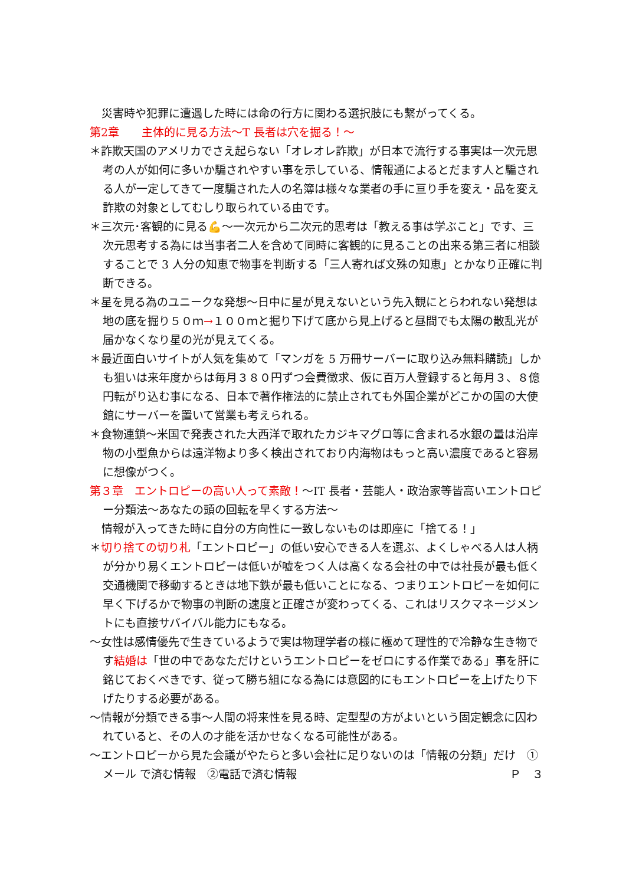災害時や犯罪に遭遇した時には命の行方に関わる選択肢にも繋がってくる。
第2章　　主体的に見る方法～T 長者は穴を掘る！～
＊詐欺天国のアメリカでさえ起らない「オレオレ詐欺」が日本で流行する事実は一次元思考の人が如何に多いか騙されやすい事を示している、情報通によるとだます人と騙される人が一定してきて一度騙された人の名簿は様々な業者の手に亘り手を変え・品を変え詐欺の対象としてむしり取られている由です。
＊三次元･客観的に見る💪～一次元から二次元的思考は「教える事は学ぶこと」です、三次元思考する為には当事者二人を含めて同時に客観的に見ることの出来る第三者に相談することで 3 人分の知恵で物事を判断する「三人寄れば文殊の知恵」とかなり正確に判断できる。
＊星を見る為のユニークな発想～日中に星が見えないという先入観にとらわれない発想は地の底を掘り５０ｍ→１００ｍと掘り下げて底から見上げると昼間でも太陽の散乱光が届かなくなり星の光が見えてくる。
＊最近面白いサイトが人気を集めて「マンガを 5 万冊サーバーに取り込み無料購読」しかも狙いは来年度からは毎月３８０円ずつ会費徴求、仮に百万人登録すると毎月３、８億円転がり込む事になる、日本で著作権法的に禁止されても外国企業がどこかの国の大使館にサーバーを置いて営業も考えられる。
＊食物連鎖～米国で発表された大西洋で取れたカジキマグロ等に含まれる水銀の量は沿岸物の小型魚からは遠洋物より多く検出されており内海物はもっと高い濃度であると容易に想像がつく。
第３章　エントロピーの高い人って素敵！～IT 長者・芸能人・政治家等皆高いエントロピー分類法～あなたの頭の回転を早くする方法～
情報が入ってきた時に自分の方向性に一致しないものは即座に「捨てる！」
＊切り捨ての切り札「エントロピー」の低い安心できる人を選ぶ、よくしゃべる人は人柄が分かり易くエントロピーは低いが嘘をつく人は高くなる会社の中では社長が最も低く交通機関で移動するときは地下鉄が最も低いことになる、つまりエントロピーを如何に早く下げるかで物事の判断の速度と正確さが変わってくる、これはリスクマネージメントにも直接サバイバル能力にもなる。
～女性は感情優先で生きているようで実は物理学者の様に極めて理性的で冷静な生き物です結婚は「世の中であなただけというエントロピーをゼロにする作業である」事を肝に銘じておくべきです、従って勝ち組になる為には意図的にもエントロピーを上げたり下げたりする必要がある。
～情報が分類できる事～人間の将来性を見る時、定型型の方がよいという固定観念に囚われていると、その人の才能を活かせなくなる可能性がある。
～エントロピーから見た会議がやたらと多い会社に足りないのは「情報の分類」だけ　①メール で済む情報　②電話で済む情報 Ｐ　３